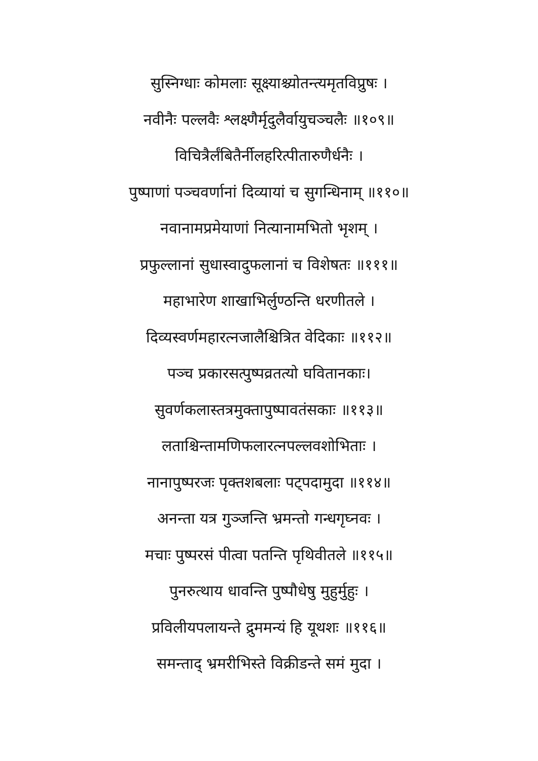सुस्निग्धाः कोमलाः सूक्ष्याश्च्योतन्त्यमृतविप्रुषः ।
नवीनैः पल्लवैः श्लक्ष्णैर्मृदुलैर्वायुचञ्चलैः ॥१०९॥
विचित्रैर्लंबितैर्नीलहरित्पीतारुणैर्धनैः ।
पुष्पाणां पञ्चवर्णानां दिव्यायां च सुगन्धिनाम् ॥११०॥
नवानामप्रमेयाणां नित्यानामभितो भृशम् ।
प्रफुल्लानां सुधास्वादुफलानां च विशेषतः ॥१११॥
महाभारेण शाखाभिर्लुण्ठन्ति धरणीतले ।
दिव्यस्वर्णमहारत्नजालैश्चित्रित वेदिकाः ॥११२॥
पञ्च प्रकारसत्पुष्पव्रतत्यो घवितानकाः।
सुवर्णकलास्तत्रमुक्तापुष्पावतंसकाः ॥११३॥
लताश्चिन्तामणिफलारत्नपल्लवशोभिताः ।
नानापुष्परजः पृक्तशबलाः पट्पदामुदा ॥११४॥
अनन्ता यत्र गुञ्जन्ति भ्रमन्तो गन्धगृघ्नवः ।
मचाः पुष्परसं पीत्वा पतन्ति पृथिवीतले ॥११५॥
पुनरुत्थाय धावन्ति पुष्पौधेषु मुहुर्मुहुः ।
प्रविलीयपलायन्ते द्रुममन्यं हि यूथशः ॥११६॥
समन्ताद् भ्रमरीभिस्ते विक्रीडन्ते समं मुदा ।